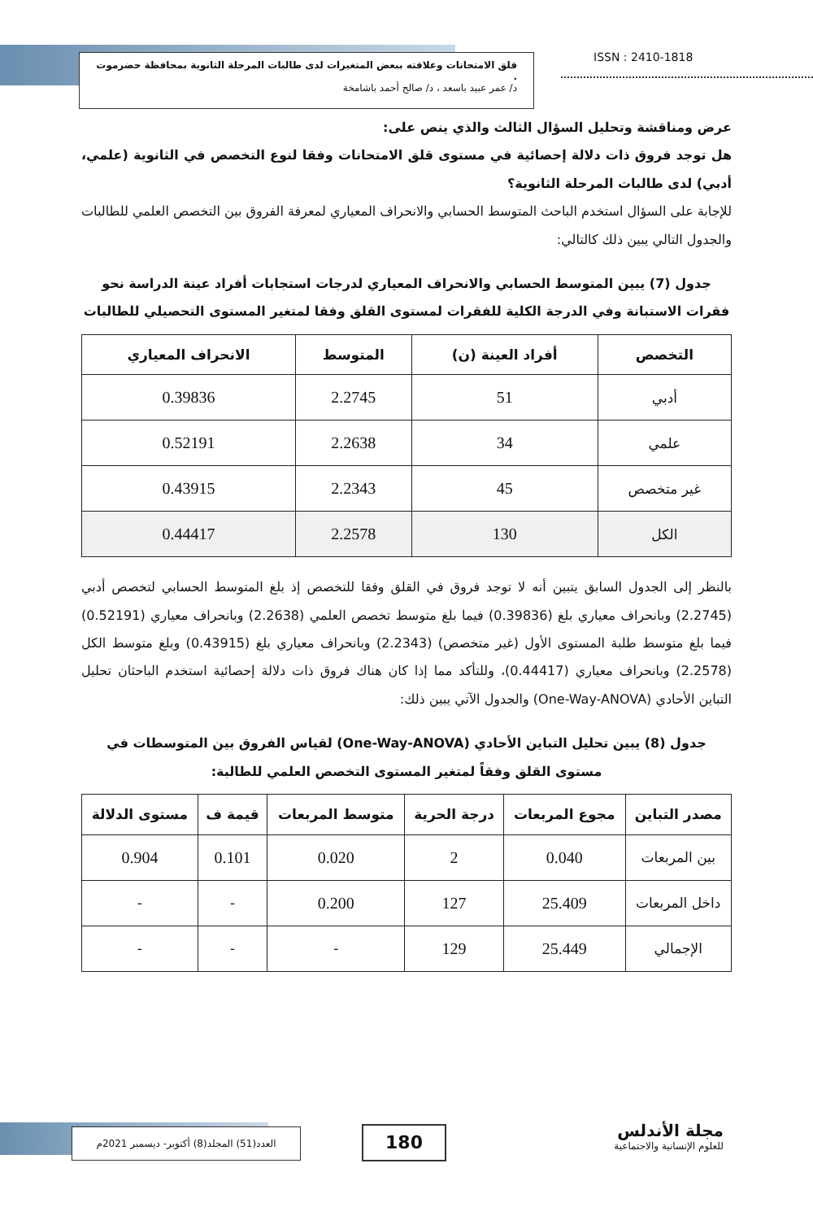قلق الامتحانات وعلاقته ببعض المتغيرات لدى طالبات المرحلة الثانوية بمحافظة حضرموت .
د/ عمر عبيد باسعد ، د/ صالح أحمد باشامخة
ISSN : 2410-1818
عرض ومناقشة وتحليل السؤال الثالث والذي ينص على:
هل توجد فروق ذات دلالة إحصائية في مستوى قلق الامتحانات وفقا لنوع التخصص في الثانوية (علمي، أدبي) لدى طالبات المرحلة الثانوية؟
للإجابة على السؤال استخدم الباحث المتوسط الحسابي والانحراف المعياري لمعرفة الفروق بين التخصص العلمي للطالبات والجدول التالي يبين ذلك كالتالي:
جدول (7) يبين المتوسط الحسابي والانحراف المعياري لدرجات استجابات أفراد عينة الدراسة نحو فقرات الاستبانة وفي الدرجة الكلية للفقرات لمستوى القلق وفقا لمتغير المستوى التحصيلي للطالبات
| التخصص | أفراد العينة (ن) | المتوسط | الانحراف المعياري |
| --- | --- | --- | --- |
| أدبي | 51 | 2.2745 | 0.39836 |
| علمي | 34 | 2.2638 | 0.52191 |
| غير متخصص | 45 | 2.2343 | 0.43915 |
| الكل | 130 | 2.2578 | 0.44417 |
بالنظر إلى الجدول السابق يتبين أنه لا توجد فروق في القلق وفقا للتخصص إذ بلغ المتوسط الحسابي لتخصص أدبي (2.2745) وبانحراف معياري بلغ (0.39836) فيما بلغ متوسط تخصص العلمي (2.2638) وبانحراف معياري (0.52191) فيما بلغ متوسط طلبة المستوى الأول (غير متخصص) (2.2343) وبانحراف معياري بلغ (0.43915) وبلغ متوسط الكل (2.2578) وبانحراف معياري (0.44417)، وللتأكد مما إذا كان هناك فروق ذات دلالة إحصائية استخدم الباحثان تحليل التباين الأحادي (One-Way-ANOVA) والجدول الآتي يبين ذلك:
جدول (8) يبين تحليل التباين الأحادي (One-Way-ANOVA) لقياس الفروق بين المتوسطات في مستوى القلق وفقاً لمتغير المستوى التخصص العلمي للطالبة:
| مصدر التباين | مجوع المربعات | درجة الحرية | متوسط المربعات | قيمة ف | مستوى الدلالة |
| --- | --- | --- | --- | --- | --- |
| بين المربعات | 0.040 | 2 | 0.020 | 0.101 | 0.904 |
| داخل المربعات | 25.409 | 127 | 0.200 | - | - |
| الإجمالي | 25.449 | 129 | - | - | - |
العدد(51) المجلد(8) أكتوبر- ديسمبر 2021م
180
مجلة الأندلس
للعلوم الإنسانية والاجتماعية